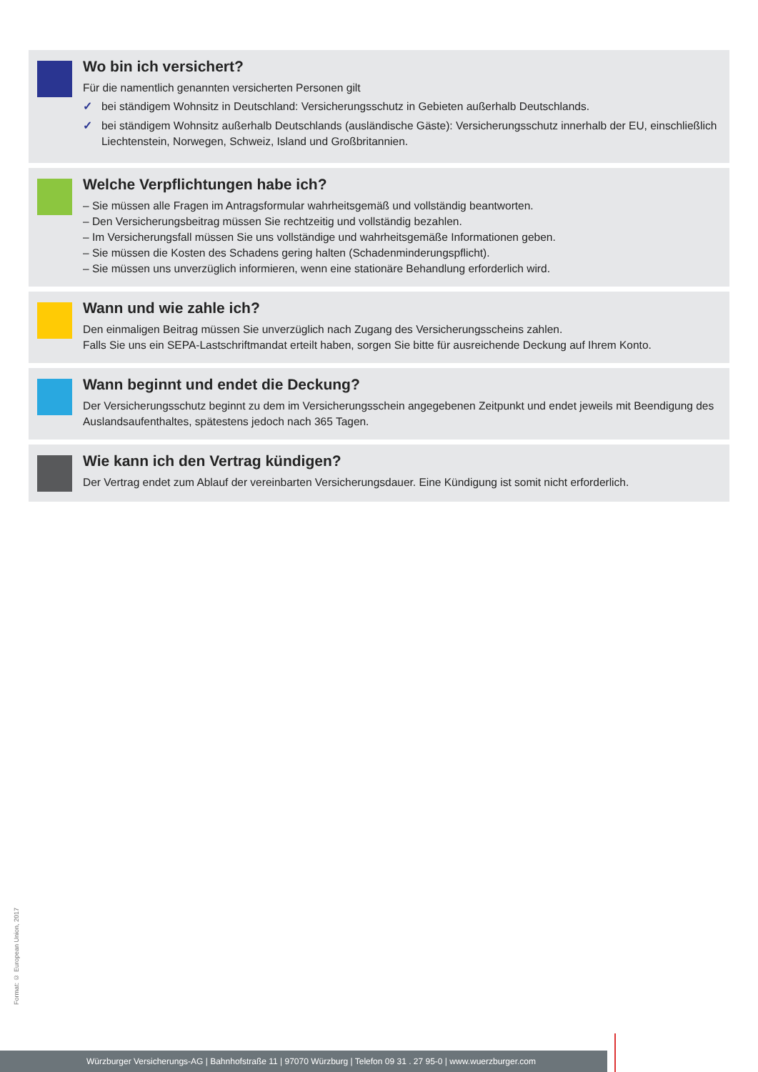Wo bin ich versichert?
Für die namentlich genannten versicherten Personen gilt
✓ bei ständigem Wohnsitz in Deutschland: Versicherungsschutz in Gebieten außerhalb Deutschlands.
✓ bei ständigem Wohnsitz außerhalb Deutschlands (ausländische Gäste): Versicherungsschutz innerhalb der EU, einschließlich Liechtenstein, Norwegen, Schweiz, Island und Großbritannien.
Welche Verpflichtungen habe ich?
– Sie müssen alle Fragen im Antragsformular wahrheitsgemäß und vollständig beantworten.
– Den Versicherungsbeitrag müssen Sie rechtzeitig und vollständig bezahlen.
– Im Versicherungsfall müssen Sie uns vollständige und wahrheitsgemäße Informationen geben.
– Sie müssen die Kosten des Schadens gering halten (Schadenminderungspflicht).
– Sie müssen uns unverzüglich informieren, wenn eine stationäre Behandlung erforderlich wird.
Wann und wie zahle ich?
Den einmaligen Beitrag müssen Sie unverzüglich nach Zugang des Versicherungsscheins zahlen.
Falls Sie uns ein SEPA-Lastschriftmandat erteilt haben, sorgen Sie bitte für ausreichende Deckung auf Ihrem Konto.
Wann beginnt und endet die Deckung?
Der Versicherungsschutz beginnt zu dem im Versicherungsschein angegebenen Zeitpunkt und endet jeweils mit Beendigung des Auslandsaufenthaltes, spätestens jedoch nach 365 Tagen.
Wie kann ich den Vertrag kündigen?
Der Vertrag endet zum Ablauf der vereinbarten Versicherungsdauer. Eine Kündigung ist somit nicht erforderlich.
Format: © European Union, 2017
Würzburger Versicherungs-AG | Bahnhofstraße 11 | 97070 Würzburg | Telefon 09 31 . 27 95-0 | www.wuerzburger.com